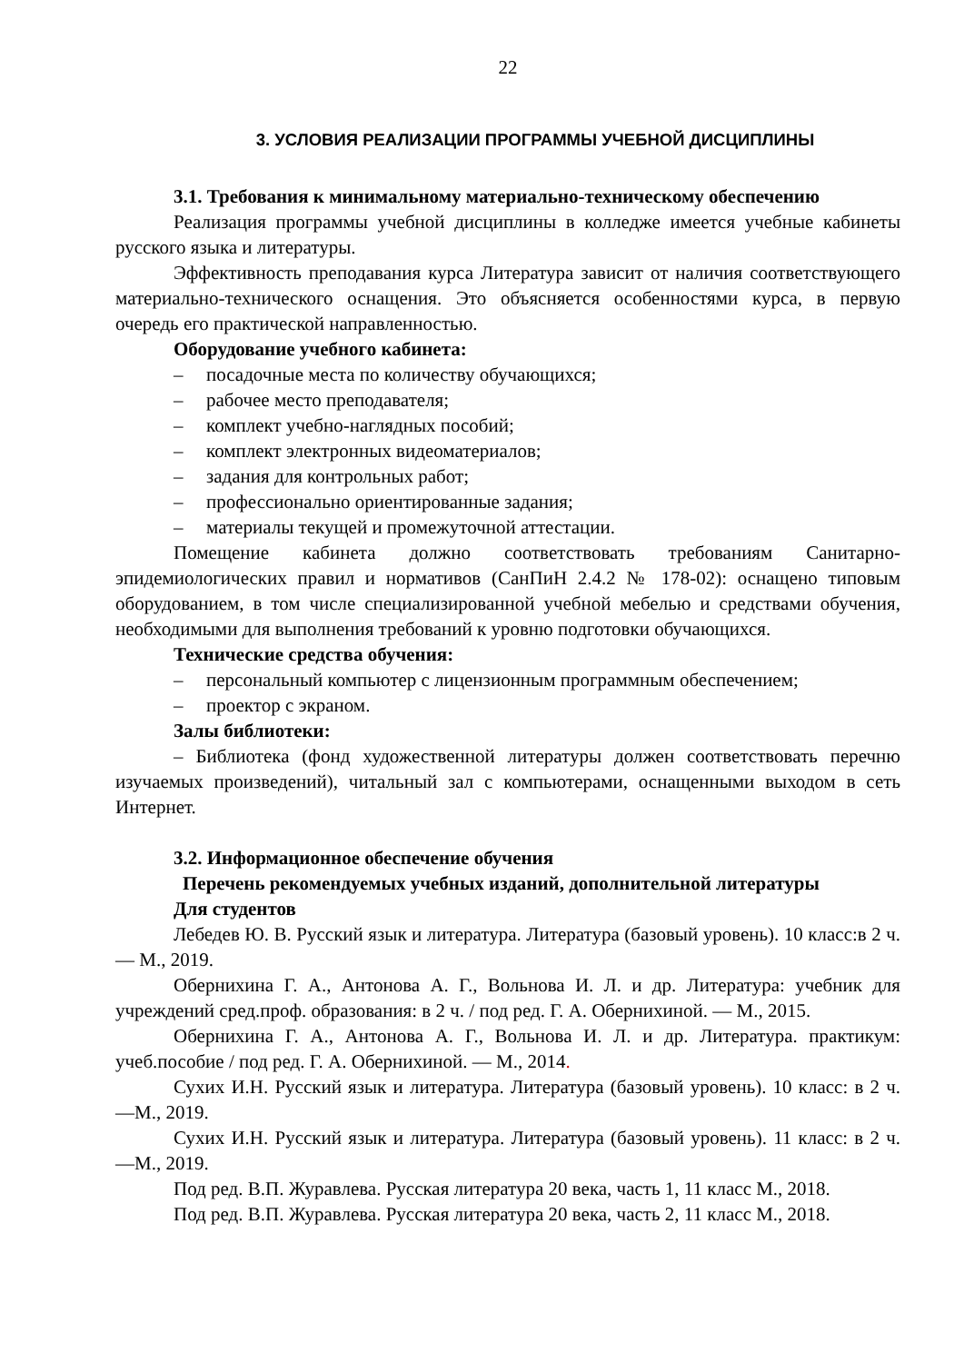22
3. УСЛОВИЯ РЕАЛИЗАЦИИ ПРОГРАММЫ УЧЕБНОЙ ДИСЦИПЛИНЫ
3.1. Требования к минимальному материально-техническому обеспечению
Реализация программы учебной дисциплины в колледже имеется учебные кабинеты русского языка и литературы.
Эффективность преподавания курса Литература зависит от наличия соответствующего материально-технического оснащения. Это объясняется особенностями курса, в первую очередь его практической направленностью.
Оборудование учебного кабинета:
– посадочные места по количеству обучающихся;
– рабочее место преподавателя;
– комплект учебно-наглядных пособий;
– комплект электронных видеоматериалов;
– задания для контрольных работ;
– профессионально ориентированные задания;
– материалы текущей и промежуточной аттестации.
Помещение кабинета должно соответствовать требованиям Санитарно-эпидемиологических правил и нормативов (СанПиН 2.4.2 № 178-02): оснащено типовым оборудованием, в том числе специализированной учебной мебелью и средствами обучения, необходимыми для выполнения требований к уровню подготовки обучающихся.
Технические средства обучения:
– персональный компьютер с лицензионным программным обеспечением;
– проектор с экраном.
Залы библиотеки:
– Библиотека (фонд художественной литературы должен соответствовать перечню изучаемых произведений), читальный зал с компьютерами, оснащенными выходом в сеть Интернет.
3.2. Информационное обеспечение обучения
Перечень рекомендуемых учебных изданий, дополнительной литературы
Для студентов
Лебедев Ю. В. Русский язык и литература. Литература (базовый уровень). 10 класс:в 2 ч. — М., 2019.
Обернихина Г. А., Антонова А. Г., Вольнова И. Л. и др. Литература: учебник для учреждений сред.проф. образования: в 2 ч. / под ред. Г. А. Обернихиной. — М., 2015.
Обернихина Г. А., Антонова А. Г., Вольнова И. Л. и др. Литература. практикум: учеб.пособие / под ред. Г. А. Обернихиной. — М., 2014.
Сухих И.Н. Русский язык и литература. Литература (базовый уровень). 10 класс: в 2 ч. —М., 2019.
Сухих И.Н. Русский язык и литература. Литература (базовый уровень). 11 класс: в 2 ч. —М., 2019.
Под ред. В.П. Журавлева. Русская литература 20 века, часть 1, 11 класс М., 2018.
Под ред. В.П. Журавлева. Русская литература 20 века, часть 2, 11 класс М., 2018.